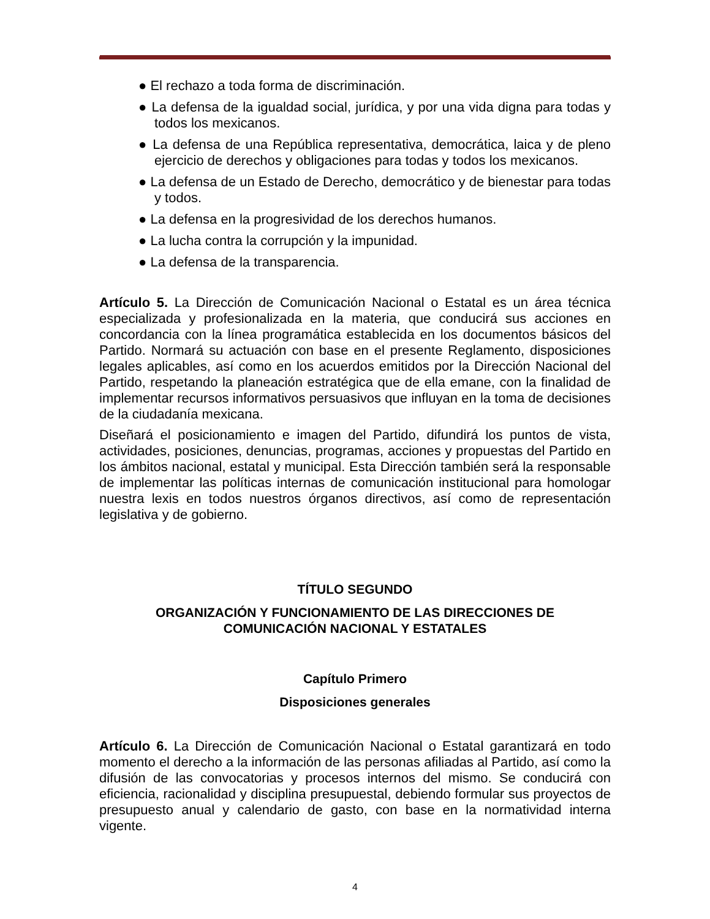● El rechazo a toda forma de discriminación.
● La defensa de la igualdad social, jurídica, y por una vida digna para todas y todos los mexicanos.
● La defensa de una República representativa, democrática, laica y de pleno ejercicio de derechos y obligaciones para todas y todos los mexicanos.
● La defensa de un Estado de Derecho, democrático y de bienestar para todas y todos.
● La defensa en la progresividad de los derechos humanos.
● La lucha contra la corrupción y la impunidad.
● La defensa de la transparencia.
Artículo 5. La Dirección de Comunicación Nacional o Estatal es un área técnica especializada y profesionalizada en la materia, que conducirá sus acciones en concordancia con la línea programática establecida en los documentos básicos del Partido. Normará su actuación con base en el presente Reglamento, disposiciones legales aplicables, así como en los acuerdos emitidos por la Dirección Nacional del Partido, respetando la planeación estratégica que de ella emane, con la finalidad de implementar recursos informativos persuasivos que influyan en la toma de decisiones de la ciudadanía mexicana.
Diseñará el posicionamiento e imagen del Partido, difundirá los puntos de vista, actividades, posiciones, denuncias, programas, acciones y propuestas del Partido en los ámbitos nacional, estatal y municipal. Esta Dirección también será la responsable de implementar las políticas internas de comunicación institucional para homologar nuestra lexis en todos nuestros órganos directivos, así como de representación legislativa y de gobierno.
TÍTULO SEGUNDO
ORGANIZACIÓN Y FUNCIONAMIENTO DE LAS DIRECCIONES DE
COMUNICACIÓN NACIONAL Y ESTATALES
Capítulo Primero
Disposiciones generales
Artículo 6. La Dirección de Comunicación Nacional o Estatal garantizará en todo momento el derecho a la información de las personas afiliadas al Partido, así como la difusión de las convocatorias y procesos internos del mismo. Se conducirá con eficiencia, racionalidad y disciplina presupuestal, debiendo formular sus proyectos de presupuesto anual y calendario de gasto, con base en la normatividad interna vigente.
4